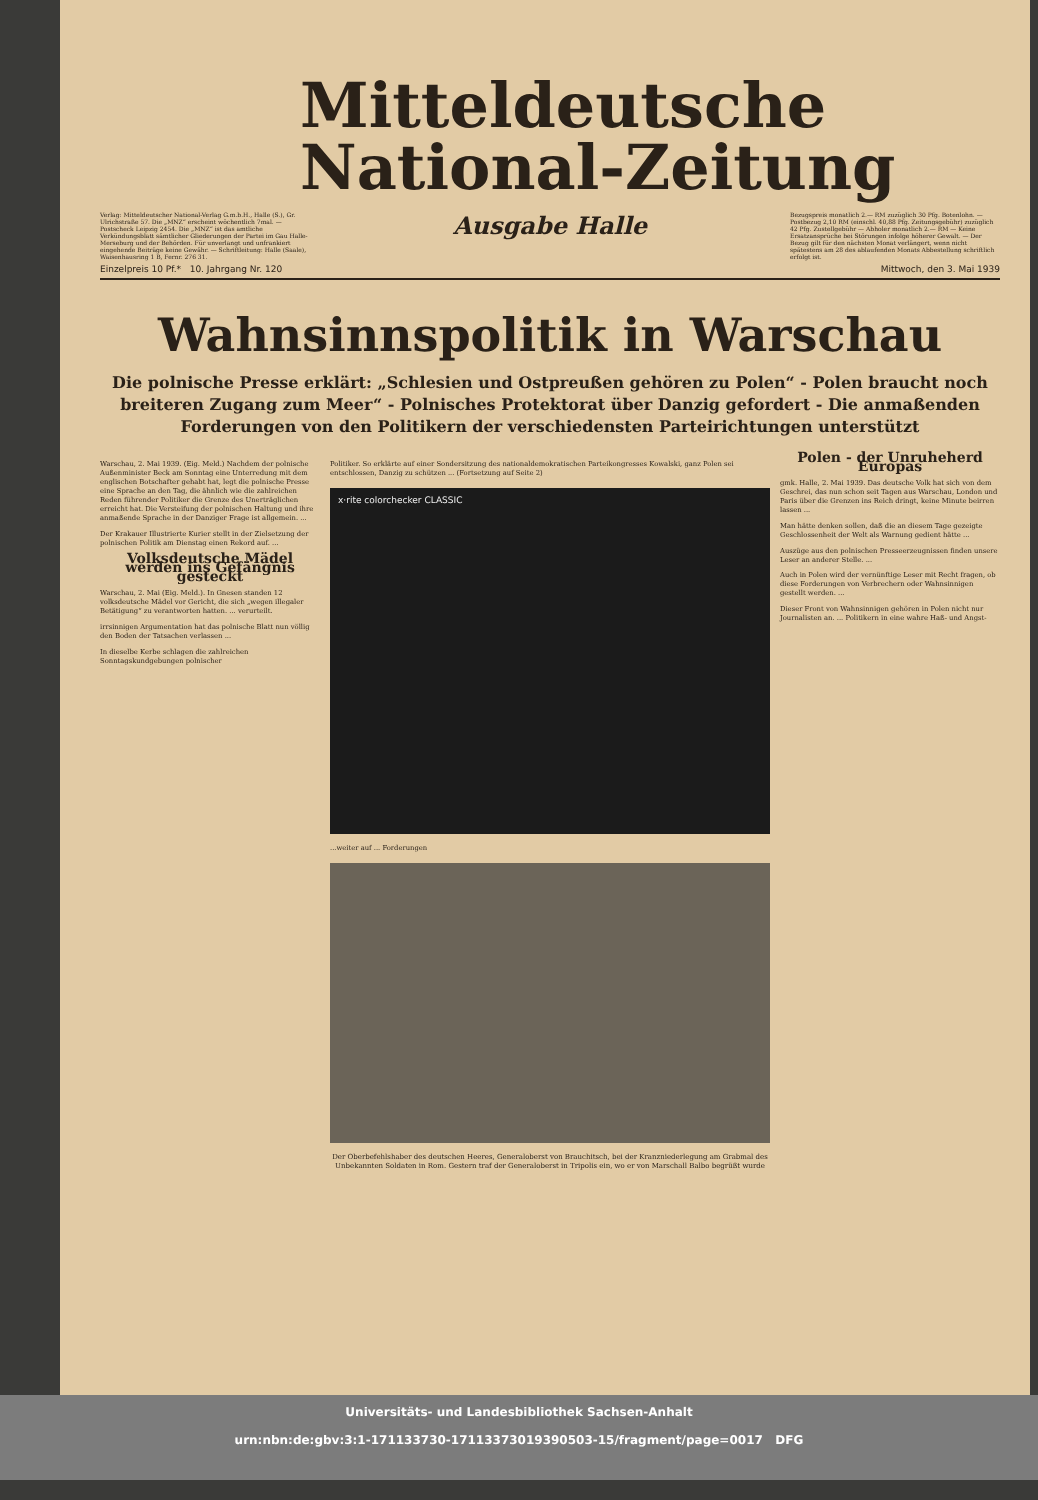Mitteldeutsche
National-Zeitung
Verlag: Mitteldeutscher National-Verlag G.m.b.H., Halle (S.), Gr. Ulrichstraße 57. Die „MNZ“ erscheint wöchentlich 7mal. — Postscheck Leipzig 2454. Die „MNZ“ ist das amtliche Verkündungsblatt sämtlicher Gliederungen der Partei im Gau Halle-Merseburg und der Behörden. Für unverlangt und unfrankiert eingehende Beiträge keine Gewähr. — Schriftleitung: Halle (Saale), Waisenhausring 1 B, Fernr. 276 31.
Ausgabe Halle
Bezugspreis monatlich 2.— RM zuzüglich 30 Pfg. Botenlohn. — Postbezug 2,10 RM (einschl. 40,88 Pfg. Zeitungsgebühr) zuzüglich 42 Pfg. Zustellgebühr — Abholer monatlich 2.— RM — Keine Ersatzansprüche bei Störungen infolge höherer Gewalt. — Der Bezug gilt für den nächsten Monat verlängert, wenn nicht spätestens am 28 des ablaufenden Monats Abbestellung schriftlich erfolgt ist.
Einzelpreis 10 Pf.* 10. Jahrgang Nr. 120 Mittwoch, den 3. Mai 1939
Wahnsinnspolitik in Warschau
Die polnische Presse erklärt: „Schlesien und Ostpreußen gehören zu Polen“ - Polen braucht noch breiteren Zugang zum Meer“ - Polnisches Protektorat über Danzig gefordert - Die anmaßenden Forderungen von den Politikern der verschiedensten Parteirichtungen unterstützt
Warschau, 2. Mai 1939. (Eig. Meld.) Nachdem der polnische Außenminister Beck am Sonntag eine Unterredung mit dem englischen Botschafter gehabt hat, legt die polnische Presse eine Sprache an den Tag, die ähnlich wie die zahlreichen Reden führender Politiker die Grenze des Unerträglichen erreicht hat. Die Versteifung der polnischen Haltung und ihre anmaßende Sprache in der Danziger Frage ist allgemein. ...
Der Krakauer Illustrierte Kurier stellt in der Zielsetzung der polnischen Politik am Dienstag einen Rekord auf. ...
Volksdeutsche Mädel werden ins Gefängnis gesteckt
Warschau, 2. Mai (Eig. Meld.). In Gnesen standen 12 volksdeutsche Mädel vor Gericht, die sich „wegen illegaler Betätigung“ zu verantworten hatten. ... verurteilt.
irrsinnigen Argumentation hat das polnische Blatt nun völlig den Boden der Tatsachen verlassen ...
In dieselbe Kerbe schlagen die zahlreichen Sonntagskundgebungen polnischer
Politiker. So erklärte auf einer Sondersitzung des nationaldemokratischen Parteikongresses Kowalski, ganz Polen sei entschlossen, Danzig zu schützen ... (Fortsetzung auf Seite 2)
x·rite colorchecker CLASSIC
...weiter auf ... Forderungen
Der Oberbefehlshaber des deutschen Heeres, Generaloberst von Brauchitsch, bei der Kranzniederlegung am Grabmal des Unbekannten Soldaten in Rom. Gestern traf der Generaloberst in Tripolis ein, wo er von Marschall Balbo begrüßt wurde
Polen - der Unruheherd Europas
gmk. Halle, 2. Mai 1939. Das deutsche Volk hat sich von dem Geschrei, das nun schon seit Tagen aus Warschau, London und Paris über die Grenzen ins Reich dringt, keine Minute beirren lassen ...
Man hätte denken sollen, daß die an diesem Tage gezeigte Geschlossenheit der Welt als Warnung gedient hätte ...
Auszüge aus den polnischen Presseerzeugnissen finden unsere Leser an anderer Stelle. ...
Auch in Polen wird der vernünftige Leser mit Recht fragen, ob diese Forderungen von Verbrechern oder Wahnsinnigen gestellt werden. ...
Dieser Front von Wahnsinnigen gehören in Polen nicht nur Journalisten an. ... Politikern in eine wahre Haß- und Angst-
Universitäts- und Landesbibliothek Sachsen-Anhalt
urn:nbn:de:gbv:3:1-171133730-17113373019390503-15/fragment/page=0017 DFG